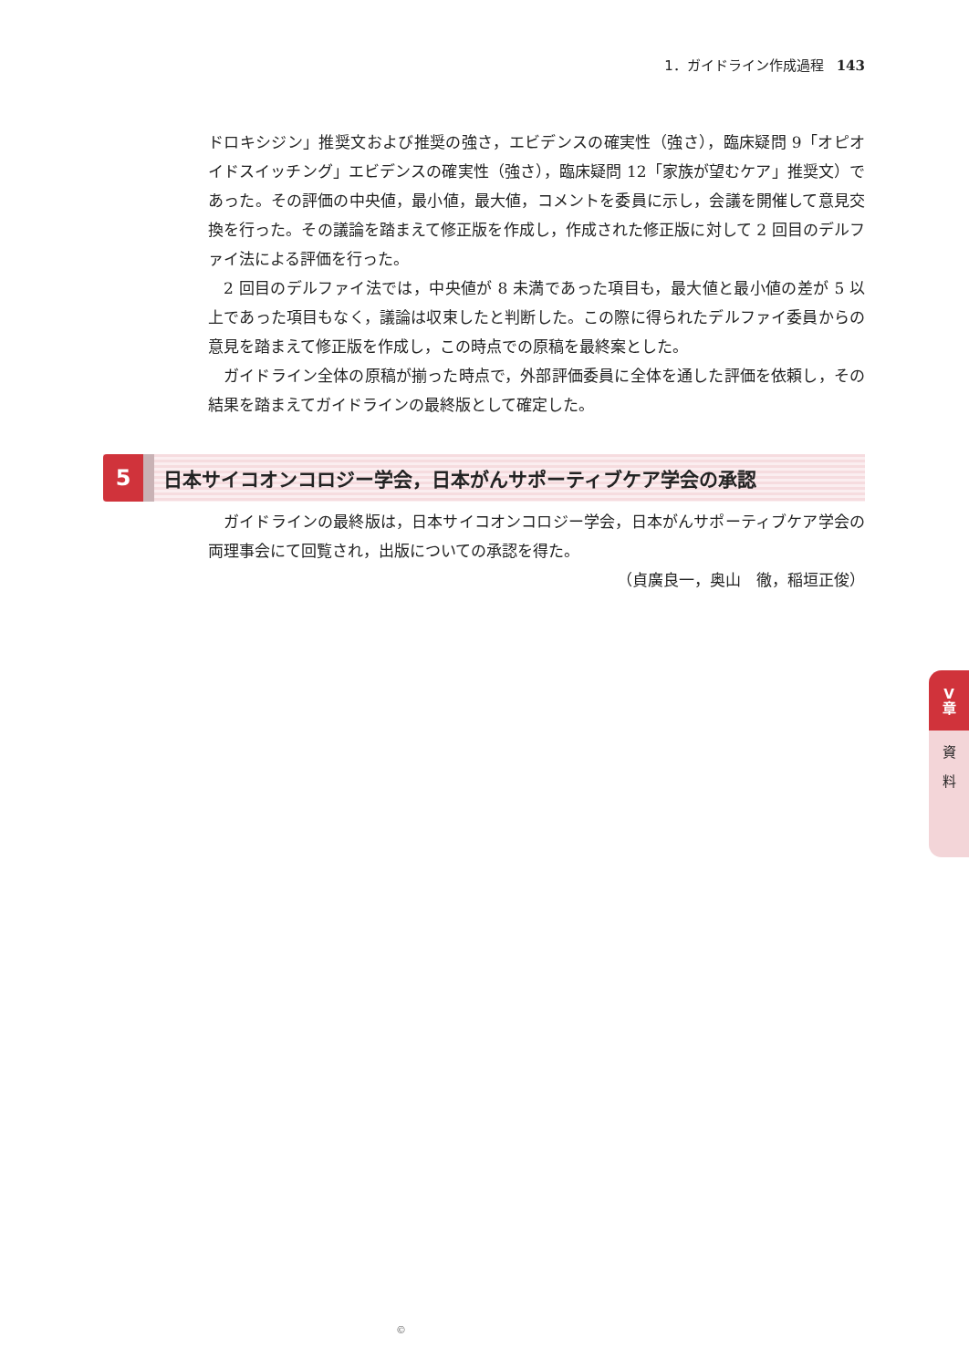1．ガイドライン作成過程 143
ドロキシジン」推奨文および推奨の強さ，エビデンスの確実性（強さ），臨床疑問 9「オピオイドスイッチング」エビデンスの確実性（強さ），臨床疑問 12「家族が望むケア」推奨文）であった。その評価の中央値，最小値，最大値，コメントを委員に示し，会議を開催して意見交換を行った。その議論を踏まえて修正版を作成し，作成された修正版に対して 2 回目のデルファイ法による評価を行った。
2 回目のデルファイ法では，中央値が 8 未満であった項目も，最大値と最小値の差が 5 以上であった項目もなく，議論は収束したと判断した。この際に得られたデルファイ委員からの意見を踏まえて修正版を作成し，この時点での原稿を最終案とした。
ガイドライン全体の原稿が揃った時点で，外部評価委員に全体を通した評価を依頼し，その結果を踏まえてガイドラインの最終版として確定した。
5 日本サイコオンコロジー学会，日本がんサポーティブケア学会の承認
ガイドラインの最終版は，日本サイコオンコロジー学会，日本がんサポーティブケア学会の両理事会にて回覧され，出版についての承認を得た。
（貞廣良一，奥山　徹，稲垣正俊）
V
章
資
料
©